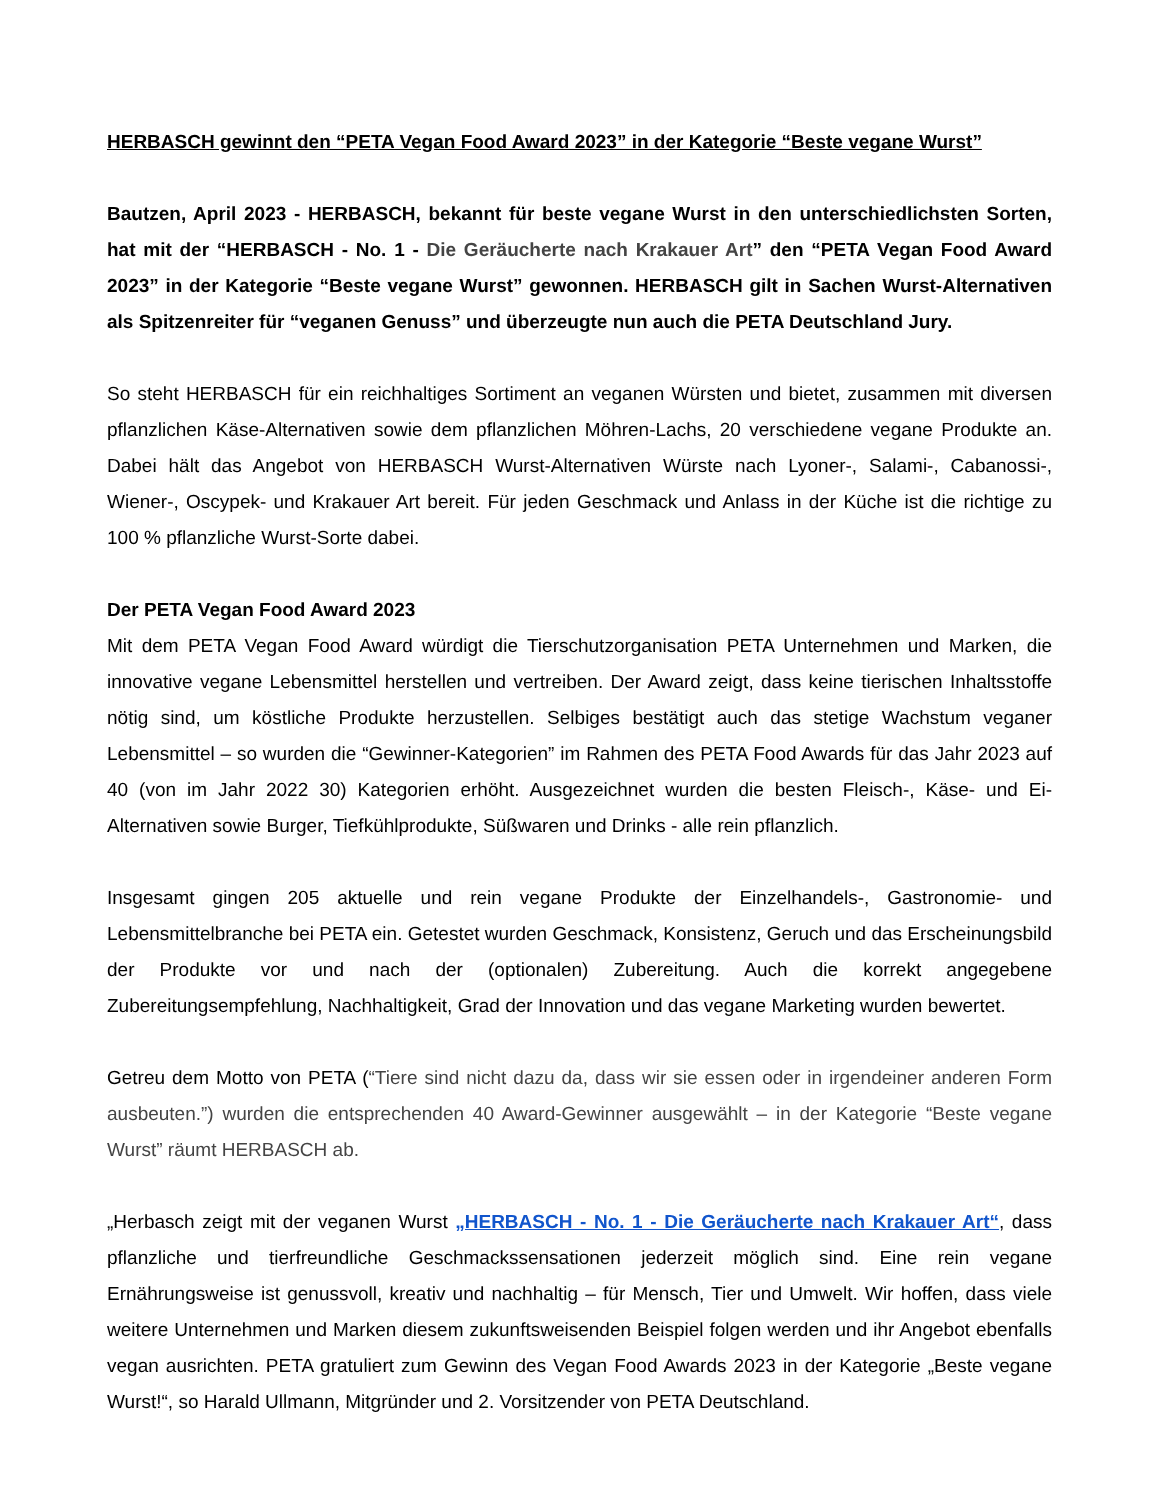HERBASCH gewinnt den “PETA Vegan Food Award 2023” in der Kategorie “Beste vegane Wurst”
Bautzen, April 2023 - HERBASCH, bekannt für beste vegane Wurst in den unterschiedlichsten Sorten, hat mit der “HERBASCH - No. 1 - Die Geräucherte nach Krakauer Art” den “PETA Vegan Food Award 2023” in der Kategorie “Beste vegane Wurst” gewonnen. HERBASCH gilt in Sachen Wurst-Alternativen als Spitzenreiter für “veganen Genuss” und überzeugte nun auch die PETA Deutschland Jury.
So steht HERBASCH für ein reichhaltiges Sortiment an veganen Würsten und bietet, zusammen mit diversen pflanzlichen Käse-Alternativen sowie dem pflanzlichen Möhren-Lachs, 20 verschiedene vegane Produkte an. Dabei hält das Angebot von HERBASCH Wurst-Alternativen Würste nach Lyoner-, Salami-, Cabanossi-, Wiener-, Oscypek- und Krakauer Art bereit. Für jeden Geschmack und Anlass in der Küche ist die richtige zu 100 % pflanzliche Wurst-Sorte dabei.
Der PETA Vegan Food Award 2023
Mit dem PETA Vegan Food Award würdigt die Tierschutzorganisation PETA Unternehmen und Marken, die innovative vegane Lebensmittel herstellen und vertreiben. Der Award zeigt, dass keine tierischen Inhaltsstoffe nötig sind, um köstliche Produkte herzustellen. Selbiges bestätigt auch das stetige Wachstum veganer Lebensmittel – so wurden die “Gewinner-Kategorien” im Rahmen des PETA Food Awards für das Jahr 2023 auf 40 (von im Jahr 2022 30) Kategorien erhöht. Ausgezeichnet wurden die besten Fleisch-, Käse- und Ei-Alternativen sowie Burger, Tiefkühlprodukte, Süßwaren und Drinks - alle rein pflanzlich.
Insgesamt gingen 205 aktuelle und rein vegane Produkte der Einzelhandels-, Gastronomie- und Lebensmittelbranche bei PETA ein. Getestet wurden Geschmack, Konsistenz, Geruch und das Erscheinungsbild der Produkte vor und nach der (optionalen) Zubereitung. Auch die korrekt angegebene Zubereitungsempfehlung, Nachhaltigkeit, Grad der Innovation und das vegane Marketing wurden bewertet.
Getreu dem Motto von PETA (“Tiere sind nicht dazu da, dass wir sie essen oder in irgendeiner anderen Form ausbeuten.”) wurden die entsprechenden 40 Award-Gewinner ausgewählt – in der Kategorie “Beste vegane Wurst” räumt HERBASCH ab.
„Herbasch zeigt mit der veganen Wurst „HERBASCH - No. 1 - Die Geräucherte nach Krakauer Art“, dass pflanzliche und tierfreundliche Geschmackssensationen jederzeit möglich sind. Eine rein vegane Ernährungsweise ist genussvoll, kreativ und nachhaltig – für Mensch, Tier und Umwelt. Wir hoffen, dass viele weitere Unternehmen und Marken diesem zukunftsweisenden Beispiel folgen werden und ihr Angebot ebenfalls vegan ausrichten. PETA gratuliert zum Gewinn des Vegan Food Awards 2023 in der Kategorie „Beste vegane Wurst!“, so Harald Ullmann, Mitgründer und 2. Vorsitzender von PETA Deutschland.